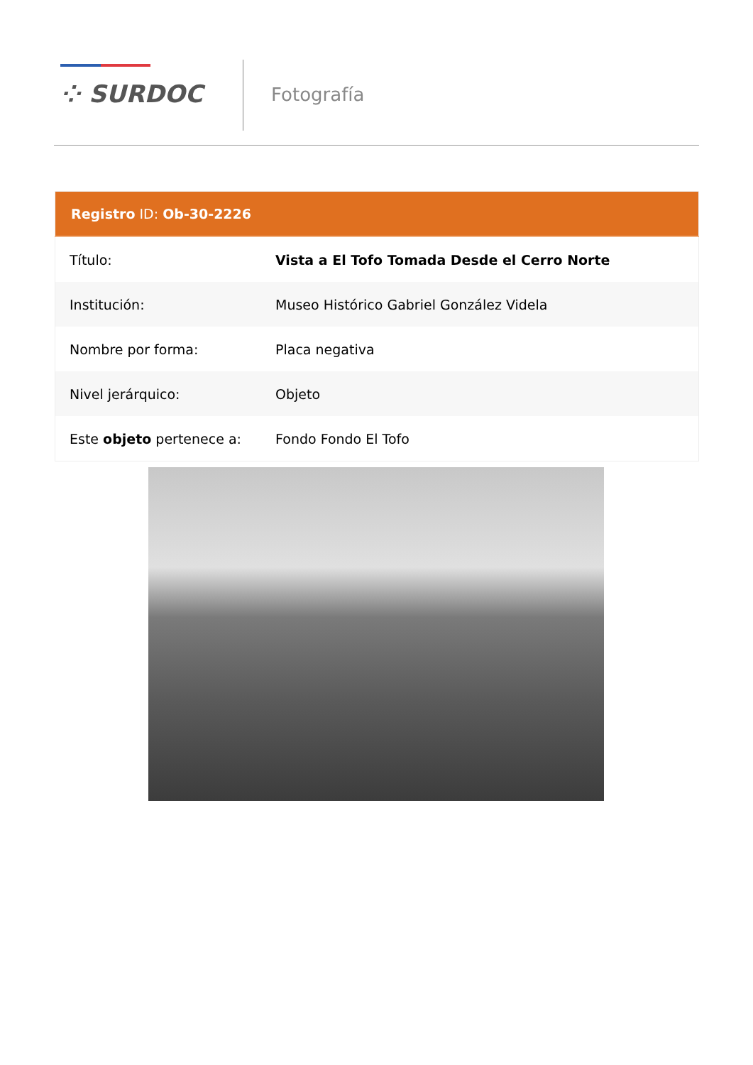⁘ SURDOC Fotografía
| Registro ID: Ob-30-2226 | |
| --- | --- |
| Título: | Vista a El Tofo Tomada Desde el Cerro Norte |
| Institución: | Museo Histórico Gabriel González Videla |
| Nombre por forma: | Placa negativa |
| Nivel jerárquico: | Objeto |
| Este objeto pertenece a: | Fondo Fondo El Tofo |